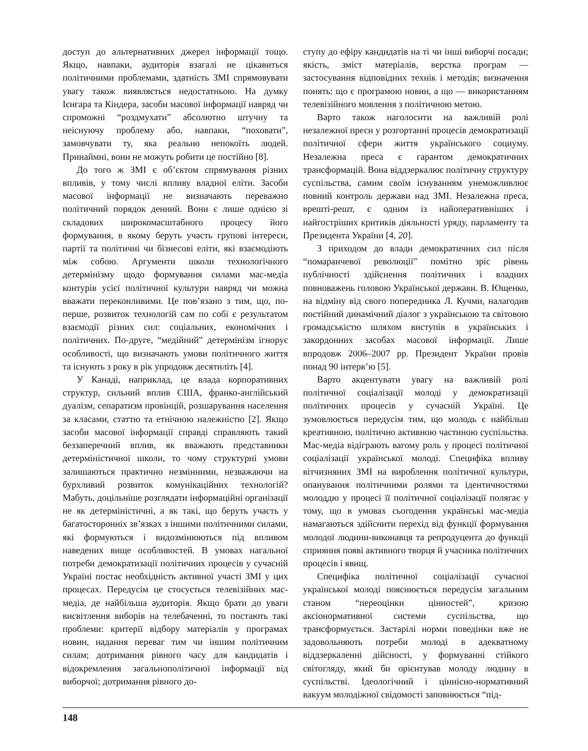доступ до альтернативних джерел інформації тощо. Якщо, навпаки, аудиторія взагалі не цікавиться політичними проблемами, здатність ЗМІ спрямовувати увагу також виявляється недостатньою. На думку Ієнгара та Кіндера, засоби масової інформації навряд чи спроможні “роздмухати” абсолютно штучну та неіснуючу проблему або, навпаки, “поховати”, замовчувати ту, яка реально непокоїть людей. Принаймні, вони не можуть робити це постійно [8].
До того ж ЗМІ є об’єктом спрямування різних впливів, у тому числі впливу владної еліти. Засоби масової інформації не визначають переважно політичний порядок денний. Вони є лише однією зі складових широкомасштабного процесу його формування, в якому беруть участь групові інтереси, партії та політичні чи бізнесові еліти, які взаємодіють між собою. Аргументи школи технологічного детермінізму щодо формування силами мас-медіа контурів усієї політичної культури навряд чи можна вважати переконливими. Це пов’язано з тим, що, по-перше, розвиток технологій сам по собі є результатом взаємодії різних сил: соціальних, економічних і політичних. По-друге, “медійний” детермінізм ігнорує особливості, що визначають умови політичного життя та існують з року в рік упродовж десятиліть [4].
У Канаді, наприклад, це влада корпоративних структур, сильний вплив США, франко-англійський дуалізм, сепаратизм провінцій, розшарування населення за класами, статтю та етнічною належністю [2]. Якщо засоби масової інформації справді справляють такий беззаперечний вплив, як вважають представники детерміністичної школи, то чому структурні умови залишаються практично незмінними, незважаючи на бурхливий розвиток комунікаційних технологій? Мабуть, доцільніше розглядати інформаційні організації не як детерміністичні, а як такі, що беруть участь у багатосторонніх зв’язках з іншими політичними силами, які формуються і видозмінюються під впливом наведених вище особливостей. В умовах нагальної потреби демократизації політичних процесів у сучасній Україні постає необхідність активної участі ЗМІ у цих процесах. Передусім це стосується телевізійних мас-медіа, де найбільша аудиторія. Якщо брати до уваги висвітлення виборів на телебаченні, то постають такі проблеми: критерії відбору матеріалів у програмах новин, надання переваг тим чи іншим політичним силам; дотримання рівного часу для кандидатів і відокремлення загальнополітичної інформації від виборчої; дотримання рівного до-
ступу до ефіру кандидатів на ті чи інші виборчі посади; якість, зміст матеріалів, верстка програм — застосування відповідних технік і методів; визначення понять: що є програмою новин, а що — використанням телевізійного мовлення з політичною метою.
Варто також наголосити на важливій ролі незалежної преси у розгортанні процесів демократизації політичної сфери життя українського социуму. Незалежна преса є гарантом демократичних трансформацій. Вона віддзеркалює політичну структуру суспільства, самим своїм існуванням унеможливлює повний контроль держави над ЗМІ. Незалежна преса, врешті-решт, є одним із найоперативніших і найгостріших критиків діяльності уряду, парламенту та Президента України [4, 20].
З приходом до влади демократичних сил після “помаранчевої революції” помітно зріс рівень публічності здійснення політичних і владних повноважень головою Української держави. В. Ющенко, на відміну від свого попередника Л. Кучми, налагодив постійний динамічний діалог з українською та світовою громадськістю шляхом виступів в українських і закордонних засобах масової інформації. Лише впродовж 2006–2007 рр. Президент України провів понад 90 інтерв’ю [5].
Варто акцентувати увагу на важливій ролі політичної соціалізації молоді у демократизації політичних процесів у сучасній Україні. Це зумовлюється передусім тим, що молодь є найбільш креативною, політично активною частиною суспільства. Мас-медіа відіграють вагому роль у процесі політичної соціалізації української молоді. Специфіка впливу вітчизняних ЗМІ на вироблення політичної культури, опанування політичними ролями та ідентичностями молоддю у процесі її політичної соціалізації полягає у тому, що в умовах сьогодення українські мас-медіа намагаються здійснити перехід від функції формування молодої людини-виконавця та репродуцента до функції сприяння появі активного творця й учасника політичних процесів і явищ.
Специфіка політичної соціалізації сучасної української молоді пояснюється передусім загальним станом “переоцінки цінностей”, кризою аксіонормативної системи суспільства, що трансформується. Застарілі норми поведінки вже не задовольняють потреби молоді в адекватному віддзеркаленні дійсності, у формуванні стійкого світогляду, який би орієнтував молоду людину в суспільстві. Ідеологічний і ціннісно-нормативний вакуум молодіжної свідомості заповнюється “під-
148